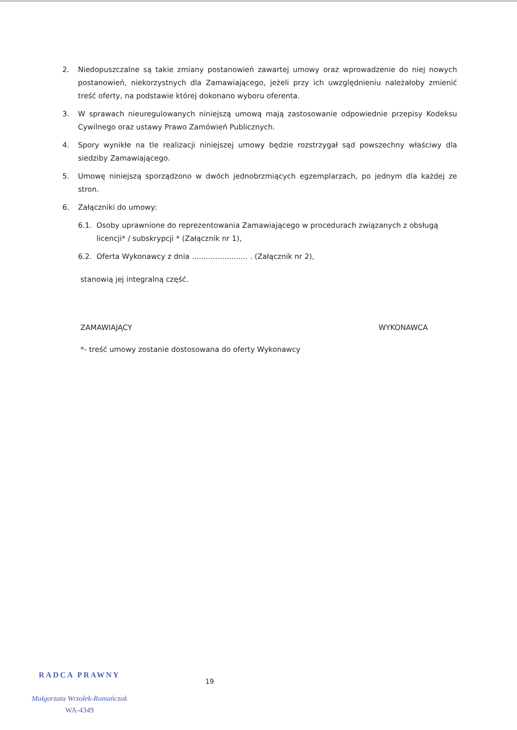2. Niedopuszczalne są takie zmiany postanowień zawartej umowy oraz wprowadzenie do niej nowych postanowień, niekorzystnych dla Zamawiającego, jeżeli przy ich uwzględnieniu należałoby zmienić treść oferty, na podstawie której dokonano wyboru oferenta.
3. W sprawach nieuregulowanych niniejszą umową mają zastosowanie odpowiednie przepisy Kodeksu Cywilnego oraz ustawy Prawo Zamówień Publicznych.
4. Spory wynikłe na tle realizacji niniejszej umowy będzie rozstrzygał sąd powszechny właściwy dla siedziby Zamawiającego.
5. Umowę niniejszą sporządzono w dwóch jednobrzmiących egzemplarzach, po jednym dla każdej ze stron.
6. Załączniki do umowy:
6.1. Osoby uprawnione do reprezentowania Zamawiającego w procedurach związanych z obsługą licencji* / subskrypcji * (Załącznik nr 1),
6.2. Oferta Wykonawcy z dnia ........................ . (Załącznik nr 2),
stanowią jej integralną część.
ZAMAWIAJĄCY WYKONAWCA
*- treść umowy zostanie dostosowana do oferty Wykonawcy
RADCA PRAWNY
Małgorzata Wrzołek-Romańczuk
WA-4349
19